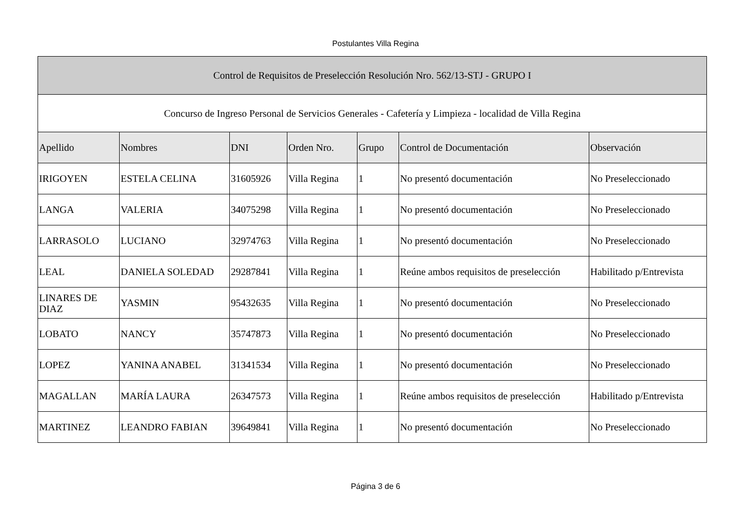Postulantes Villa Regina
| Control de Requisitos de Preselección Resolución Nro. 562/13-STJ - GRUPO I | | | | | | |
| Concurso de Ingreso Personal de Servicios Generales - Cafetería y Limpieza - localidad de Villa Regina | | | | | | |
| Apellido | Nombres | DNI | Orden Nro. | Grupo | Control de Documentación | Observación |
| IRIGOYEN | ESTELA CELINA | 31605926 | Villa Regina | 1 | No presentó documentación | No Preseleccionado |
| LANGA | VALERIA | 34075298 | Villa Regina | 1 | No presentó documentación | No Preseleccionado |
| LARRASOLO | LUCIANO | 32974763 | Villa Regina | 1 | No presentó documentación | No Preseleccionado |
| LEAL | DANIELA SOLEDAD | 29287841 | Villa Regina | 1 | Reúne ambos requisitos de preselección | Habilitado p/Entrevista |
| LINARES DE DIAZ | YASMIN | 95432635 | Villa Regina | 1 | No presentó documentación | No Preseleccionado |
| LOBATO | NANCY | 35747873 | Villa Regina | 1 | No presentó documentación | No Preseleccionado |
| LOPEZ | YANINA ANABEL | 31341534 | Villa Regina | 1 | No presentó documentación | No Preseleccionado |
| MAGALLAN | MARÍA LAURA | 26347573 | Villa Regina | 1 | Reúne ambos requisitos de preselección | Habilitado p/Entrevista |
| MARTINEZ | LEANDRO FABIAN | 39649841 | Villa Regina | 1 | No presentó documentación | No Preseleccionado |
Página 3 de 6